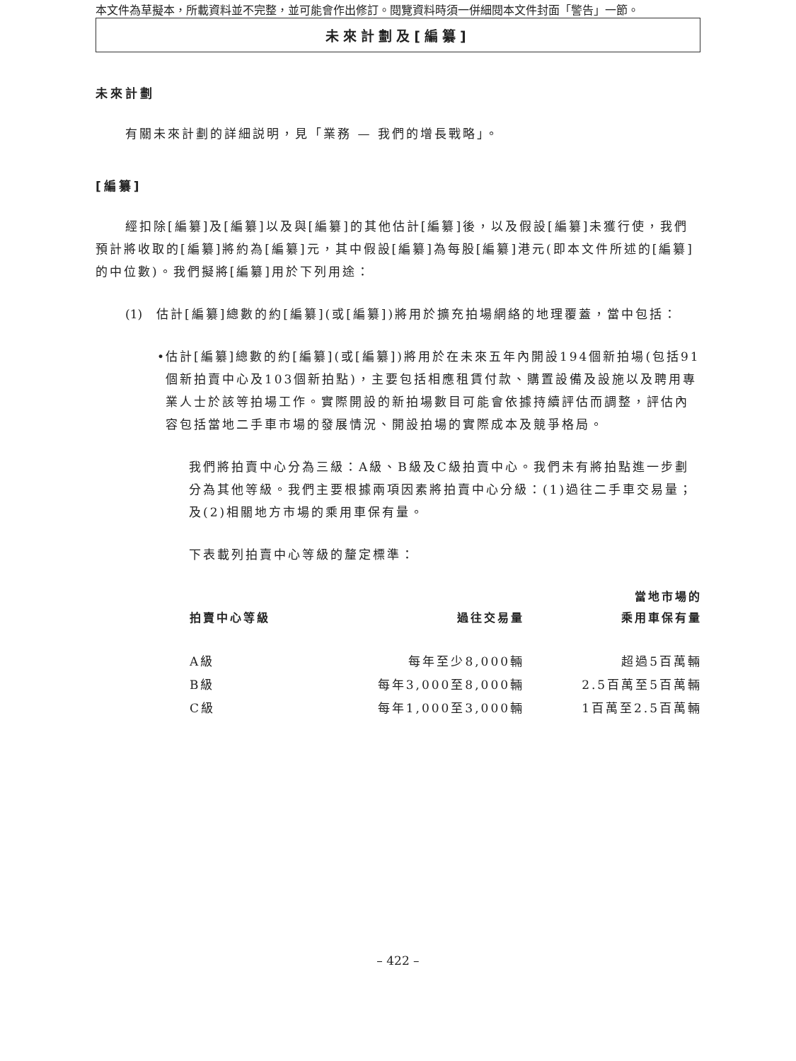本文件為草擬本，所載資料並不完整，並可能會作出修訂。閱覽資料時須一併細閱本文件封面「警告」一節。
未來計劃及[編纂]
未來計劃
有關未來計劃的詳細説明，見「業務 — 我們的增長戰略」。
[編纂]
經扣除[編纂]及[編纂]以及與[編纂]的其他估計[編纂]後，以及假設[編纂]未獲行使，我們預計將收取的[編纂]將約為[編纂]元，其中假設[編纂]為每股[編纂]港元(即本文件所述的[編纂]的中位數)。我們擬將[編纂]用於下列用途：
(1) 估計[編纂]總數的約[編纂](或[編纂])將用於擴充拍場網絡的地理覆蓋，當中包括：
• 估計[編纂]總數的約[編纂](或[編纂])將用於在未來五年內開設194個新拍場(包括91個新拍賣中心及103個新拍點)，主要包括相應租賃付款、購置設備及設施以及聘用專業人士於該等拍場工作。實際開設的新拍場數目可能會依據持續評估而調整，評估內容包括當地二手車市場的發展情況、開設拍場的實際成本及競爭格局。
我們將拍賣中心分為三級：A級、B級及C級拍賣中心。我們未有將拍點進一步劃分為其他等級。我們主要根據兩項因素將拍賣中心分級：(1)過往二手車交易量；及(2)相關地方市場的乘用車保有量。
下表載列拍賣中心等級的釐定標準：
| 拍賣中心等級 | 過往交易量 | 當地市場的 乘用車保有量 |
| --- | --- | --- |
| A級 | 每年至少8,000輛 | 超過5百萬輛 |
| B級 | 每年3,000至8,000輛 | 2.5百萬至5百萬輛 |
| C級 | 每年1,000至3,000輛 | 1百萬至2.5百萬輛 |
– 422 –